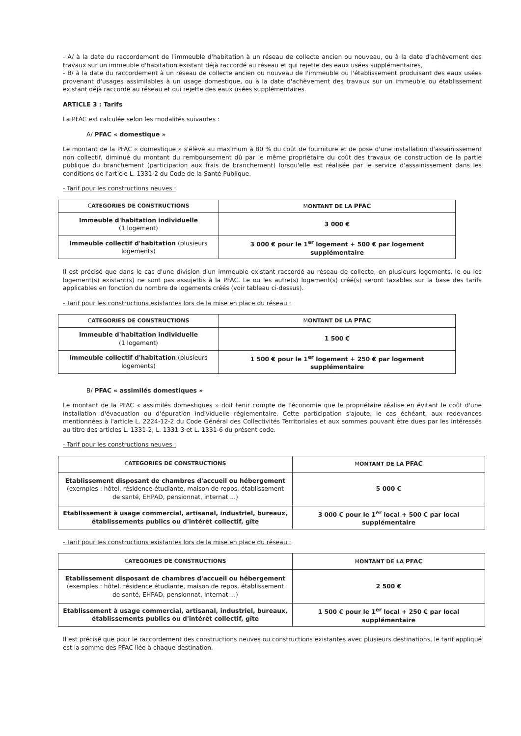- A/ à la date du raccordement de l'immeuble d'habitation à un réseau de collecte ancien ou nouveau, ou à la date d'achèvement des travaux sur un immeuble d'habitation existant déjà raccordé au réseau et qui rejette des eaux usées supplémentaires,
- B/ à la date du raccordement à un réseau de collecte ancien ou nouveau de l'immeuble ou l'établissement produisant des eaux usées provenant d'usages assimilables à un usage domestique, ou à la date d'achèvement des travaux sur un immeuble ou établissement existant déjà raccordé au réseau et qui rejette des eaux usées supplémentaires.
ARTICLE 3 : Tarifs
La PFAC est calculée selon les modalités suivantes :
A/ PFAC « domestique »
Le montant de la PFAC « domestique » s'élève au maximum à 80 % du coût de fourniture et de pose d'une installation d'assainissement non collectif, diminué du montant du remboursement dû par le même propriétaire du coût des travaux de construction de la partie publique du branchement (participation aux frais de branchement) lorsqu'elle est réalisée par le service d'assainissement dans les conditions de l'article L. 1331-2 du Code de la Santé Publique.
- Tarif pour les constructions neuves :
| C ATEGORIES DE CONSTRUCTIONS | M ONTANT DE LA PFAC |
| --- | --- |
| Immeuble d'habitation individuelle (1 logement) | 3 000 € |
| Immeuble collectif d'habitation (plusieurs logements) | 3 000 € pour le 1<sup>er</sup> logement + 500 € par logement supplémentaire |
Il est précisé que dans le cas d'une division d'un immeuble existant raccordé au réseau de collecte, en plusieurs logements, le ou les logement(s) existant(s) ne sont pas assujettis à la PFAC. Le ou les autre(s) logement(s) créé(s) seront taxables sur la base des tarifs applicables en fonction du nombre de logements créés (voir tableau ci-dessus).
- Tarif pour les constructions existantes lors de la mise en place du réseau :
| C ATEGORIES DE CONSTRUCTIONS | M ONTANT DE LA PFAC |
| --- | --- |
| Immeuble d'habitation individuelle (1 logement) | 1 500 € |
| Immeuble collectif d'habitation (plusieurs logements) | 1 500 € pour le 1<sup>er</sup> logement + 250 € par logement supplémentaire |
B/ PFAC « assimilés domestiques »
Le montant de la PFAC « assimilés domestiques » doit tenir compte de l'économie que le propriétaire réalise en évitant le coût d'une installation d'évacuation ou d'épuration individuelle réglementaire. Cette participation s'ajoute, le cas échéant, aux redevances mentionnées à l'article L. 2224-12-2 du Code Général des Collectivités Territoriales et aux sommes pouvant être dues par les intéressés au titre des articles L. 1331-2, L. 1331-3 et L. 1331-6 du présent code.
- Tarif pour les constructions neuves :
| C ATEGORIES DE CONSTRUCTIONS | M ONTANT DE LA PFAC |
| --- | --- |
| Etablissement disposant de chambres d'accueil ou hébergement (exemples : hôtel, résidence étudiante, maison de repos, établissement de santé, EHPAD, pensionnat, internat ...) | 5 000 € |
| Etablissement à usage commercial, artisanal, industriel, bureaux, établissements publics ou d'intérêt collectif, gîte | 3 000 € pour le 1<sup>er</sup> local + 500 € par local supplémentaire |
- Tarif pour les constructions existantes lors de la mise en place du réseau :
| C ATEGORIES DE CONSTRUCTIONS | M ONTANT DE LA PFAC |
| --- | --- |
| Etablissement disposant de chambres d'accueil ou hébergement (exemples : hôtel, résidence étudiante, maison de repos, établissement de santé, EHPAD, pensionnat, internat ...) | 2 500 € |
| Etablissement à usage commercial, artisanal, industriel, bureaux, établissements publics ou d'intérêt collectif, gîte | 1 500 € pour le 1<sup>er</sup> local + 250 € par local supplémentaire |
Il est précisé que pour le raccordement des constructions neuves ou constructions existantes avec plusieurs destinations, le tarif appliqué est la somme des PFAC liée à chaque destination.